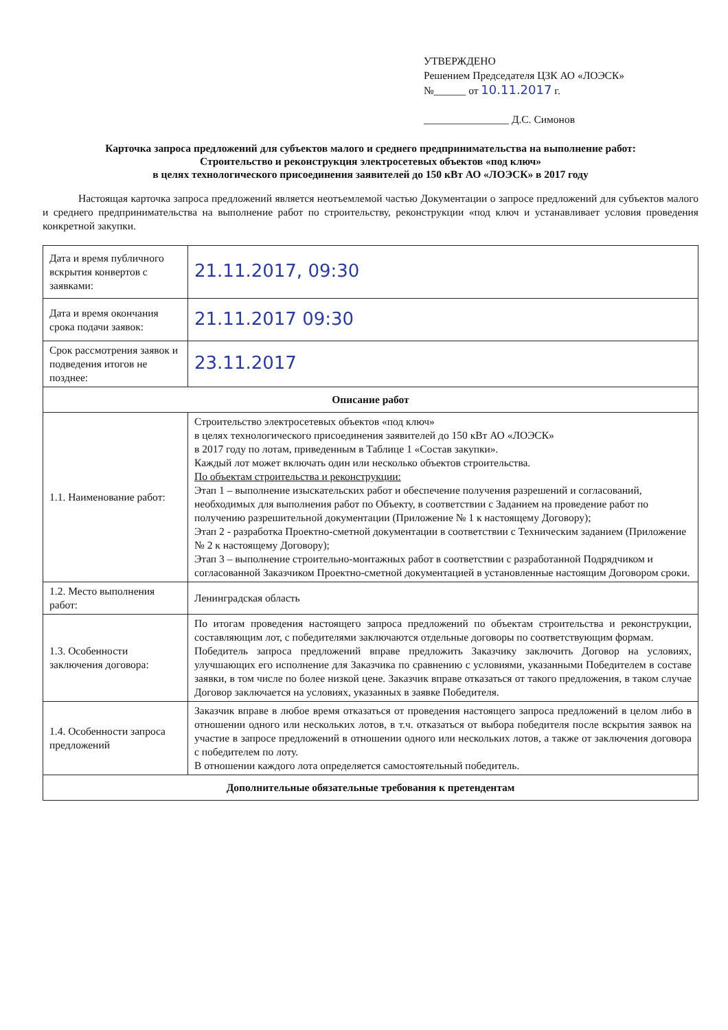УТВЕРЖДЕНО
Решением Председателя ЦЗК АО «ЛОЭСК»
№______ от 10.11.2017 г.
________________ Д.С. Симонов
Карточка запроса предложений для субъектов малого и среднего предпринимательства на выполнение работ:
Строительство и реконструкция электросетевых объектов «под ключ»
в целях технологического присоединения заявителей до 150 кВт АО «ЛОЭСК» в 2017 году
Настоящая карточка запроса предложений является неотъемлемой частью Документации о запросе предложений для субъектов малого и среднего предпринимательства на выполнение работ по строительству, реконструкции «под ключ и устанавливает условия проведения конкретной закупки.
| Дата и время публичного вскрытия конвертов с заявками: | 21.11.2017, 09:30 |
| Дата и время окончания срока подачи заявок: | 21.11.2017 09:30 |
| Срок рассмотрения заявок и подведения итогов не позднее: | 23.11.2017 |
| Описание работ | |
| 1.1. Наименование работ: | Строительство электросетевых объектов «под ключ» в целях технологического присоединения заявителей до 150 кВт АО «ЛОЭСК» в 2017 году по лотам, приведенным в Таблице 1 «Состав закупки». Каждый лот может включать один или несколько объектов строительства. По объектам строительства и реконструкции: Этап 1 – выполнение изыскательских работ и обеспечение получения разрешений и согласований, необходимых для выполнения работ по Объекту, в соответствии с Заданием на проведение работ по получению разрешительной документации (Приложение № 1 к настоящему Договору); Этап 2 - разработка Проектно-сметной документации в соответствии с Техническим заданием (Приложение № 2 к настоящему Договору); Этап 3 – выполнение строительно-монтажных работ в соответствии с разработанной Подрядчиком и согласованной Заказчиком Проектно-сметной документацией в установленные настоящим Договором сроки. |
| 1.2. Место выполнения работ: | Ленинградская область |
| 1.3. Особенности заключения договора: | По итогам проведения настоящего запроса предложений по объектам строительства и реконструкции, составляющим лот, с победителями заключаются отдельные договоры по соответствующим формам. Победитель запроса предложений вправе предложить Заказчику заключить Договор на условиях, улучшающих его исполнение для Заказчика по сравнению с условиями, указанными Победителем в составе заявки, в том числе по более низкой цене. Заказчик вправе отказаться от такого предложения, в таком случае Договор заключается на условиях, указанных в заявке Победителя. |
| 1.4. Особенности запроса предложений | Заказчик вправе в любое время отказаться от проведения настоящего запроса предложений в целом либо в отношении одного или нескольких лотов, в т.ч. отказаться от выбора победителя после вскрытия заявок на участие в запросе предложений в отношении одного или нескольких лотов, а также от заключения договора с победителем по лоту. В отношении каждого лота определяется самостоятельный победитель. |
| Дополнительные обязательные требования к претендентам | |